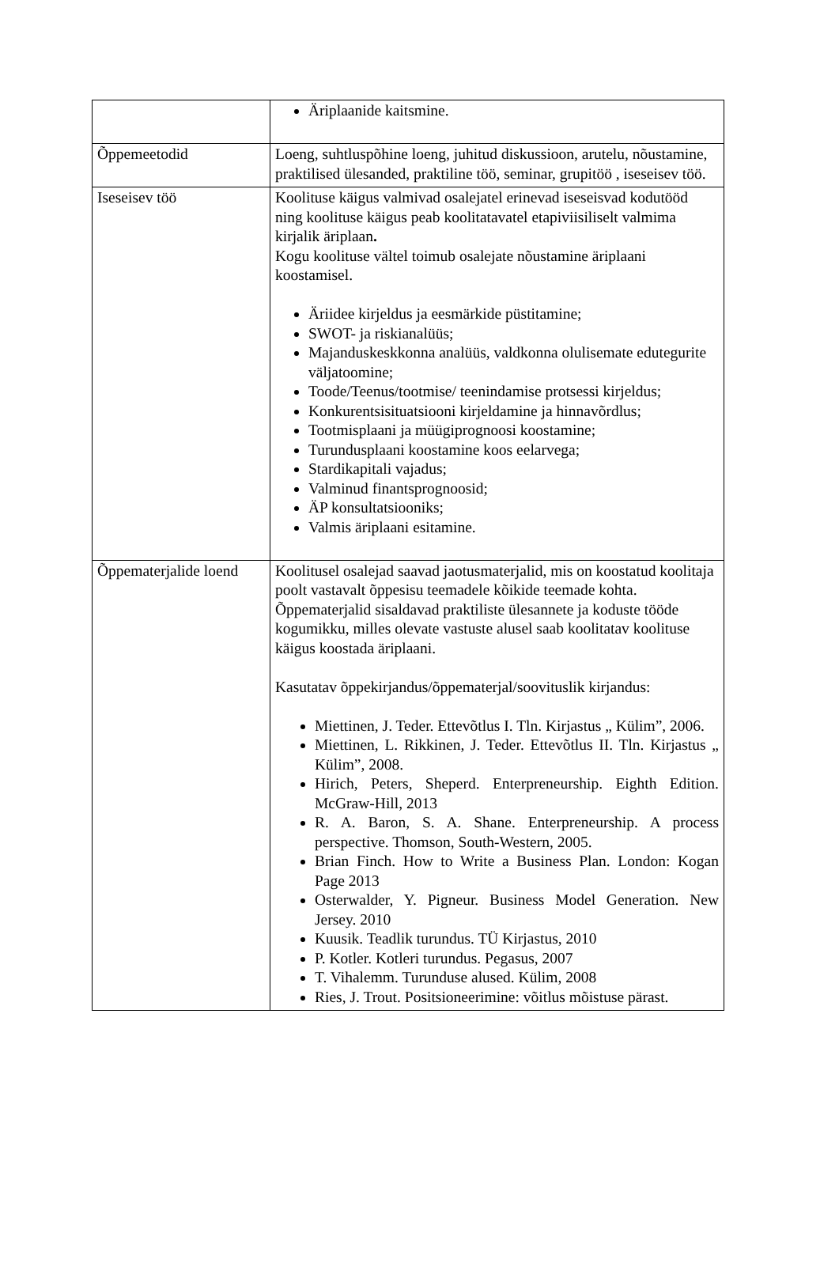| | Äriplaanide kaitsmine. |
| Õppemeetodid | Loeng, suhtluspõhine loeng, juhitud diskussioon, arutelu, nõustamine, praktilised ülesanded, praktiline töö, seminar, grupitöö , iseseisev töö. |
| Iseseisev töö | Koolituse käigus valmivad osalejatel erinevad iseseisvad kodutööd ning koolituse käigus peab koolitatavatel etapiviisiliselt valmima kirjalik äriplaan . Kogu koolituse vältel toimub osalejate nõustamine äriplaani koostamisel. Äriidee kirjeldus ja eesmärkide püstitamine; SWOT- ja riskianalüüs; Majanduskeskkonna analüüs, valdkonna olulisemate edutegurite väljatoomine; Toode/Teenus/tootmise/ teenindamise protsessi kirjeldus; Konkurentsisituatsiooni kirjeldamine ja hinnavõrdlus; Tootmisplaani ja müügiprognoosi koostamine; Turundusplaani koostamine koos eelarvega; Stardikapitali vajadus; Valminud finantsprognoosid; ÄP konsultatsiooniks; Valmis äriplaani esitamine. |
| Õppematerjalide loend | Koolitusel osalejad saavad jaotusmaterjalid, mis on koostatud koolitaja poolt vastavalt õppesisu teemadele kõikide teemade kohta. Õppematerjalid sisaldavad praktiliste ülesannete ja koduste tööde kogumikku, milles olevate vastuste alusel saab koolitatav koolituse käigus koostada äriplaani. Kasutatav õppekirjandus/õppematerjal/soovituslik kirjandus: Miettinen, J. Teder. Ettevõtlus I. Tln. Kirjastus „ Külim”, 2006. Miettinen, L. Rikkinen, J. Teder. Ettevõtlus II. Tln. Kirjastus „ Külim”, 2008. Hirich, Peters, Sheperd. Enterpreneurship. Eighth Edition. McGraw-Hill, 2013 R. A. Baron, S. A. Shane. Enterpreneurship. A process perspective. Thomson, South-Western, 2005. Brian Finch. How to Write a Business Plan. London: Kogan Page 2013 Osterwalder, Y. Pigneur. Business Model Generation. New Jersey. 2010 Kuusik. Teadlik turundus. TÜ Kirjastus, 2010 P. Kotler. Kotleri turundus. Pegasus, 2007 T. Vihalemm. Turunduse alused. Külim, 2008 Ries, J. Trout. Positsioneerimine: võitlus mõistuse pärast. |